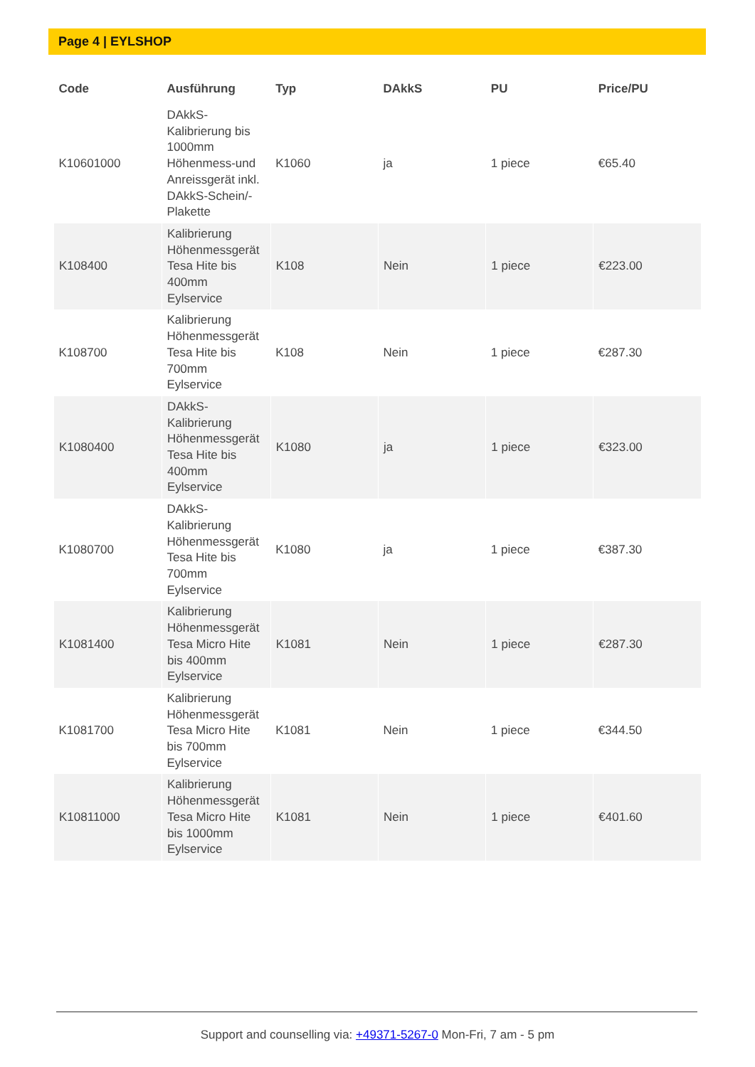Page 4 | EYLSHOP
| Code | Ausführung | Typ | DAkkS | PU | Price/PU |
| --- | --- | --- | --- | --- | --- |
| K10601000 | DAkkS-Kalibrierung bis 1000mm Höhenmess-und Anreissgerät inkl. DAkkS-Schein/-Plakette | K1060 | ja | 1 piece | €65.40 |
| K108400 | Kalibrierung Höhenmessgerät Tesa Hite bis 400mm Eylservice | K108 | Nein | 1 piece | €223.00 |
| K108700 | Kalibrierung Höhenmessgerät Tesa Hite bis 700mm Eylservice | K108 | Nein | 1 piece | €287.30 |
| K1080400 | DAkkS-Kalibrierung Höhenmessgerät Tesa Hite bis 400mm Eylservice | K1080 | ja | 1 piece | €323.00 |
| K1080700 | DAkkS-Kalibrierung Höhenmessgerät Tesa Hite bis 700mm Eylservice | K1080 | ja | 1 piece | €387.30 |
| K1081400 | Kalibrierung Höhenmessgerät Tesa Micro Hite bis 400mm Eylservice | K1081 | Nein | 1 piece | €287.30 |
| K1081700 | Kalibrierung Höhenmessgerät Tesa Micro Hite bis 700mm Eylservice | K1081 | Nein | 1 piece | €344.50 |
| K10811000 | Kalibrierung Höhenmessgerät Tesa Micro Hite bis 1000mm Eylservice | K1081 | Nein | 1 piece | €401.60 |
Support and counselling via: +49371-5267-0 Mon-Fri, 7 am - 5 pm